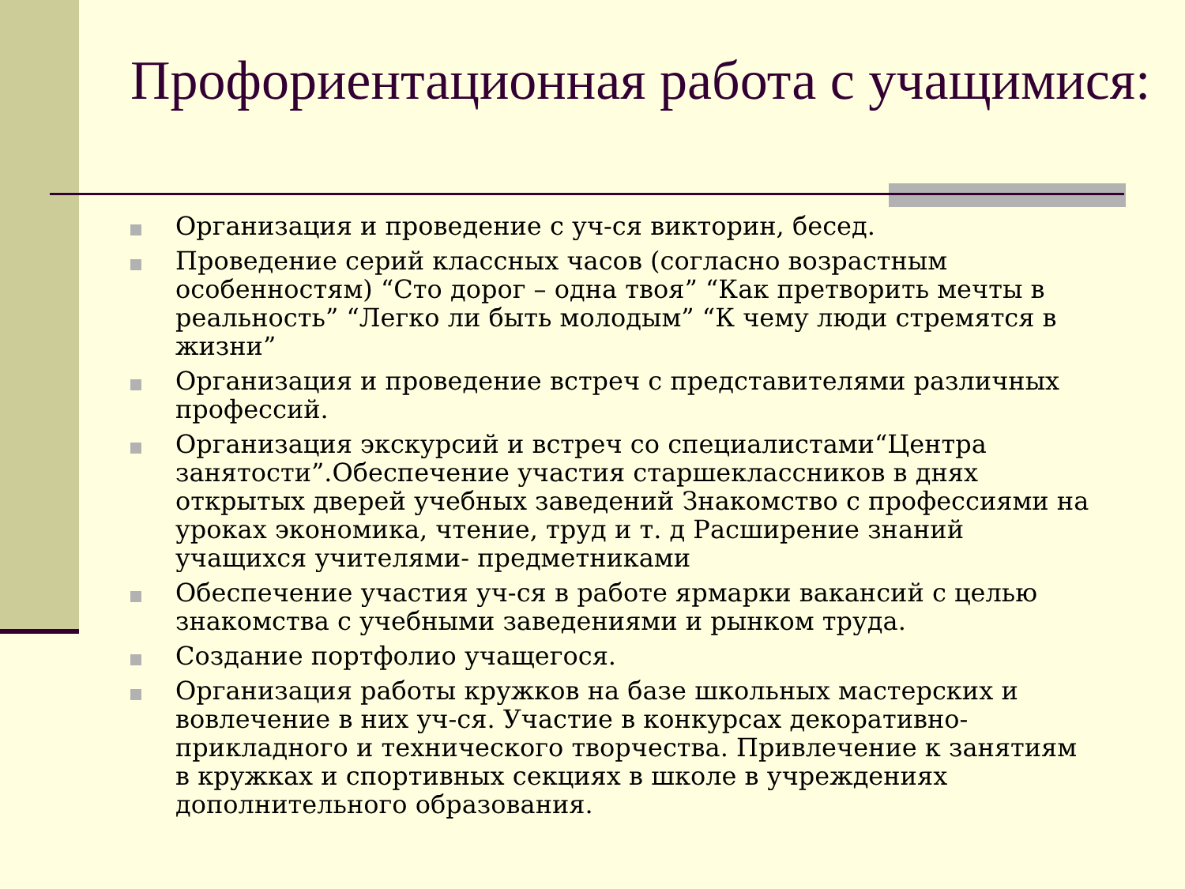Профориентационная работа с учащимися:
Организация и проведение с уч-ся викторин, бесед.
Проведение серий классных часов (согласно возрастным особенностям) “Сто дорог – одна твоя” “Как претворить мечты в реальность” “Легко ли быть молодым” “К чему люди стремятся в жизни”
Организация и проведение встреч с представителями различных профессий.
Организация экскурсий и встреч со специалистами“Центра занятости”.Обеспечение участия старшеклассников в днях открытых дверей учебных заведений Знакомство с профессиями на уроках экономика, чтение, труд и т. д Расширение знаний учащихся учителями- предметниками
Обеспечение участия уч-ся в работе ярмарки вакансий с целью знакомства с учебными заведениями и рынком труда.
Создание портфолио учащегося.
Организация работы кружков на базе школьных мастерских и вовлечение в них уч-ся. Участие в конкурсах декоративно-прикладного и технического творчества. Привлечение к занятиям в кружках и спортивных секциях в школе в учреждениях дополнительного образования.